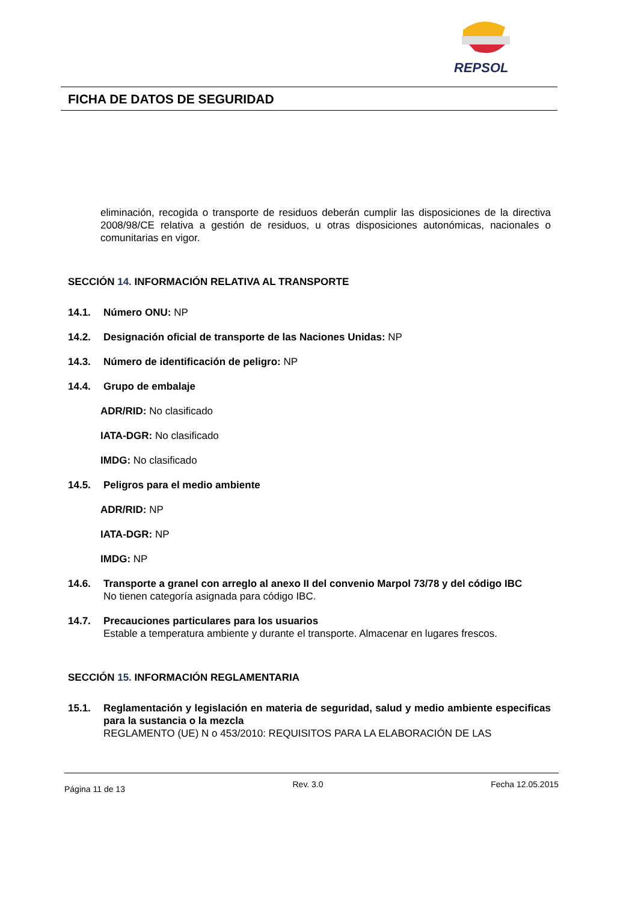REPSOL
FICHA DE DATOS DE SEGURIDAD
eliminación, recogida o transporte de residuos deberán cumplir las disposiciones de la directiva 2008/98/CE relativa a gestión de residuos, u otras disposiciones autonómicas, nacionales o comunitarias en vigor.
SECCIÓN 14. INFORMACIÓN RELATIVA AL TRANSPORTE
14.1. Número ONU: NP
14.2. Designación oficial de transporte de las Naciones Unidas: NP
14.3. Número de identificación de peligro: NP
14.4. Grupo de embalaje
ADR/RID: No clasificado
IATA-DGR: No clasificado
IMDG: No clasificado
14.5. Peligros para el medio ambiente
ADR/RID: NP
IATA-DGR: NP
IMDG: NP
14.6. Transporte a granel con arreglo al anexo II del convenio Marpol 73/78 y del código IBC
No tienen categoría asignada para código IBC.
14.7. Precauciones particulares para los usuarios
Estable a temperatura ambiente y durante el transporte. Almacenar en lugares frescos.
SECCIÓN 15. INFORMACIÓN REGLAMENTARIA
15.1. Reglamentación y legislación en materia de seguridad, salud y medio ambiente especificas para la sustancia o la mezcla
REGLAMENTO (UE) N o 453/2010: REQUISITOS PARA LA ELABORACIÓN DE LAS
Página 11 de 13 Rev. 3.0 Fecha 12.05.2015